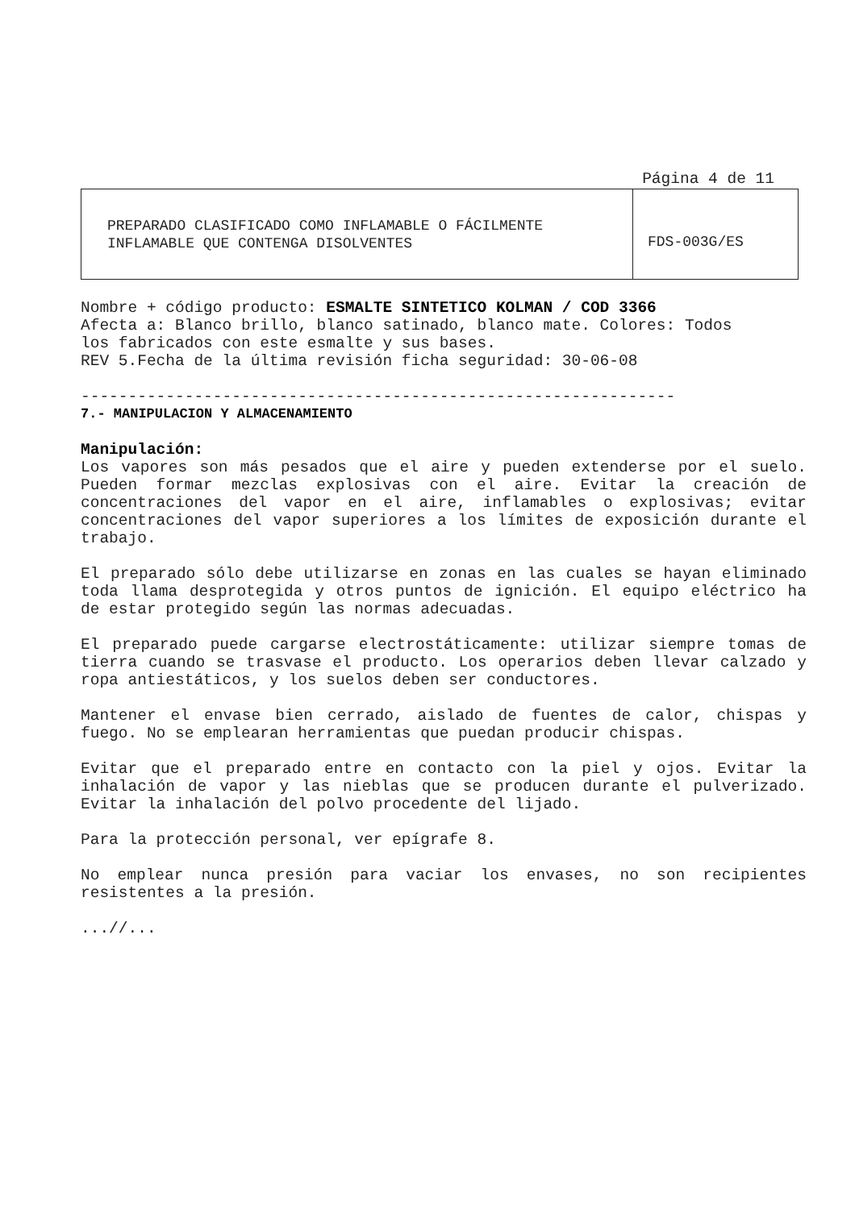Página 4 de 11
| PREPARADO CLASIFICADO COMO INFLAMABLE O FÁCILMENTE INFLAMABLE QUE CONTENGA DISOLVENTES | FDS-003G/ES |
Nombre + código producto: ESMALTE SINTETICO KOLMAN / COD 3366
Afecta a: Blanco brillo, blanco satinado, blanco mate. Colores: Todos
los fabricados con este esmalte y sus bases.
REV 5.Fecha de la última revisión ficha seguridad: 30-06-08
---------------------------------------------------------------
7.- MANIPULACION Y ALMACENAMIENTO
Manipulación:
Los vapores son más pesados que el aire y pueden extenderse por el suelo. Pueden formar mezclas explosivas con el aire. Evitar la creación de concentraciones del vapor en el aire, inflamables o explosivas; evitar concentraciones del vapor superiores a los límites de exposición durante el trabajo.
El preparado sólo debe utilizarse en zonas en las cuales se hayan eliminado toda llama desprotegida y otros puntos de ignición. El equipo eléctrico ha de estar protegido según las normas adecuadas.
El preparado puede cargarse electrostáticamente: utilizar siempre tomas de tierra cuando se trasvase el producto. Los operarios deben llevar calzado y ropa antiestáticos, y los suelos deben ser conductores.
Mantener el envase bien cerrado, aislado de fuentes de calor, chispas y fuego. No se emplearan herramientas que puedan producir chispas.
Evitar que el preparado entre en contacto con la piel y ojos. Evitar la inhalación de vapor y las nieblas que se producen durante el pulverizado. Evitar la inhalación del polvo procedente del lijado.
Para la protección personal, ver epígrafe 8.
No emplear nunca presión para vaciar los envases, no son recipientes resistentes a la presión.
...//...